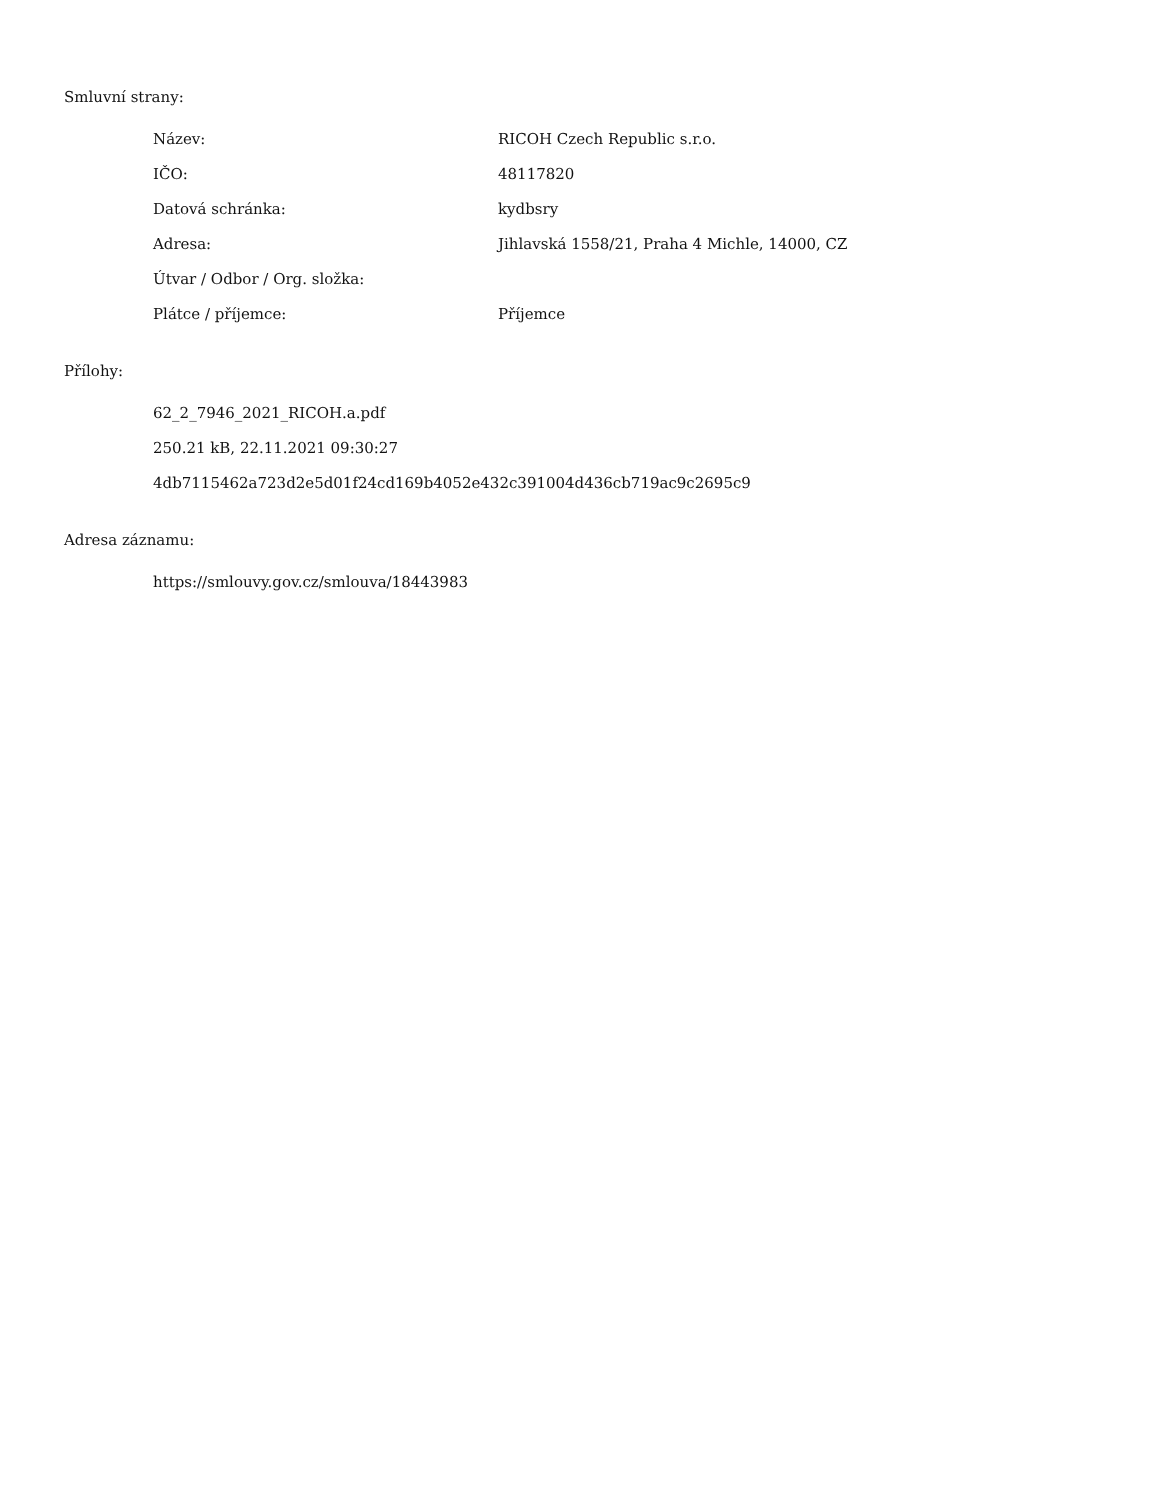Smluvní strany:
| Název: | RICOH Czech Republic s.r.o. |
| IČO: | 48117820 |
| Datová schránka: | kydbsry |
| Adresa: | Jihlavská 1558/21, Praha 4 Michle, 14000, CZ |
| Útvar / Odbor / Org. složka: | |
| Plátce / příjemce: | Příjemce |
Přílohy:
62_2_7946_2021_RICOH.a.pdf
250.21 kB, 22.11.2021 09:30:27
4db7115462a723d2e5d01f24cd169b4052e432c391004d436cb719ac9c2695c9
Adresa záznamu:
https://smlouvy.gov.cz/smlouva/18443983